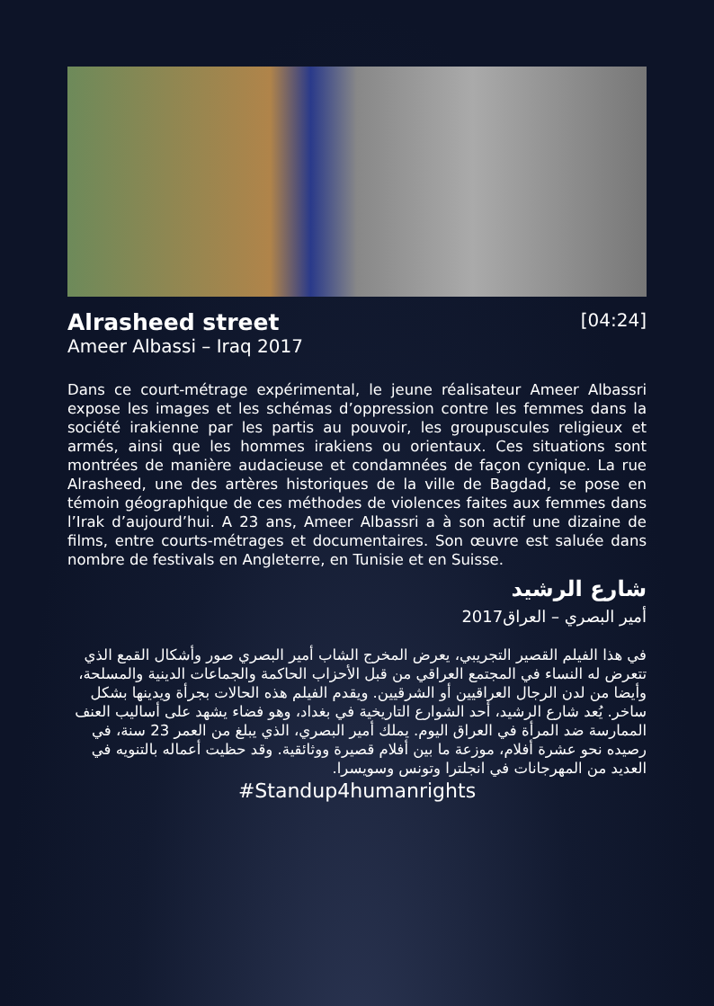Alrasheed street
[04:24]
Ameer Albassi – Iraq 2017
Dans ce court-métrage expérimental, le jeune réalisateur Ameer Albassri expose les images et les schémas d’oppression contre les femmes dans la société irakienne par les partis au pouvoir, les groupuscules religieux et armés, ainsi que les hommes irakiens ou orientaux. Ces situations sont montrées de manière audacieuse et condamnées de façon cynique. La rue Alrasheed, une des artères historiques de la ville de Bagdad, se pose en témoin géographique de ces méthodes de violences faites aux femmes dans l’Irak d’aujourd’hui. A 23 ans, Ameer Albassri a à son actif une dizaine de films, entre courts-métrages et documentaires. Son œuvre est saluée dans nombre de festivals en Angleterre, en Tunisie et en Suisse.
شارع الرشيد
أمير البصري – العراق2017
في هذا الفيلم القصير التجريبي، يعرض المخرج الشاب أمير البصري صور وأشكال القمع الذي تتعرض له النساء في المجتمع العراقي من قبل الأحزاب الحاكمة والجماعات الدينية والمسلحة، وأيضا من لدن الرجال العراقيين أو الشرقيين. ويقدم الفيلم هذه الحالات بجرأة ويدينها بشكل ساخر. يُعد شارع الرشيد، أحد الشوارع التاريخية في بغداد، وهو فضاء يشهد على أساليب العنف الممارسة ضد المرأة في العراق اليوم. يملك أمير البصري، الذي يبلغ من العمر 23 سنة، في رصيده نحو عشرة أفلام، موزعة ما بين أفلام قصيرة ووثائقية. وقد حظيت أعماله بالتنويه في العديد من المهرجانات في انجلترا وتونس وسويسرا.
#Standup4humanrights